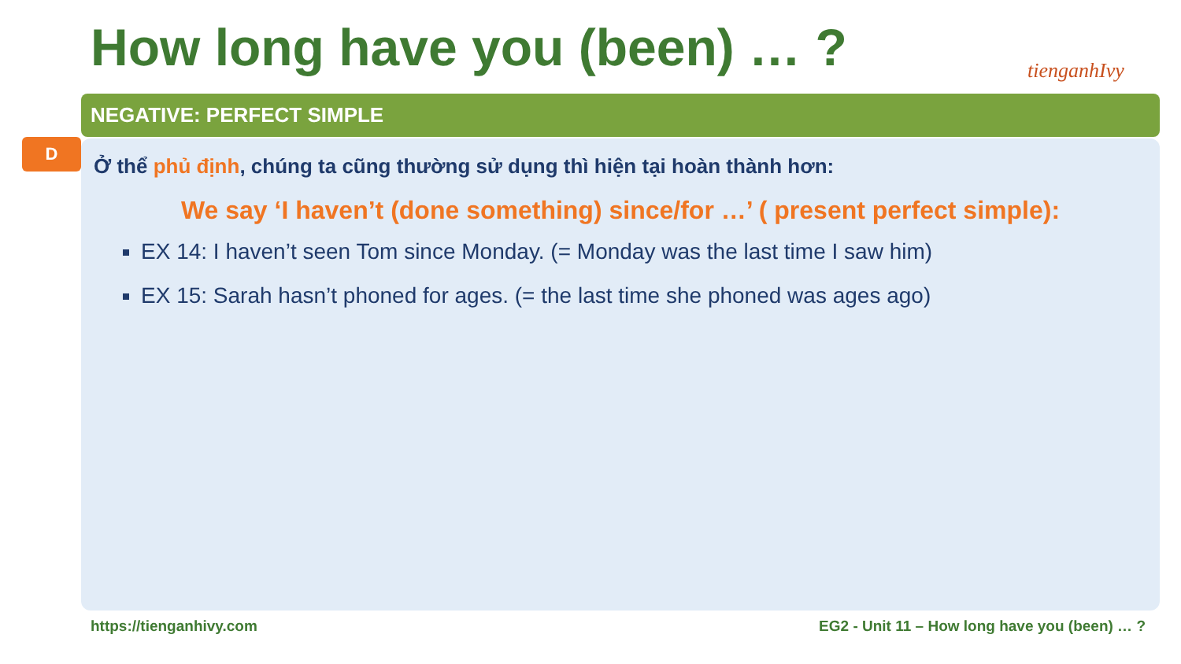How long have you (been) … ? tienganhIvy
NEGATIVE: PERFECT SIMPLE
D
Ở thể phủ định, chúng ta cũng thường sử dụng thì hiện tại hoàn thành hơn:
We say ‘I haven’t (done something) since/for …’ ( present perfect simple):
EX 14: I haven’t seen Tom since Monday. (= Monday was the last time I saw him)
EX 15: Sarah hasn’t phoned for ages. (= the last time she phoned was ages ago)
https://tienganhivy.com
EG2 - Unit 11 – How long have you (been) … ?